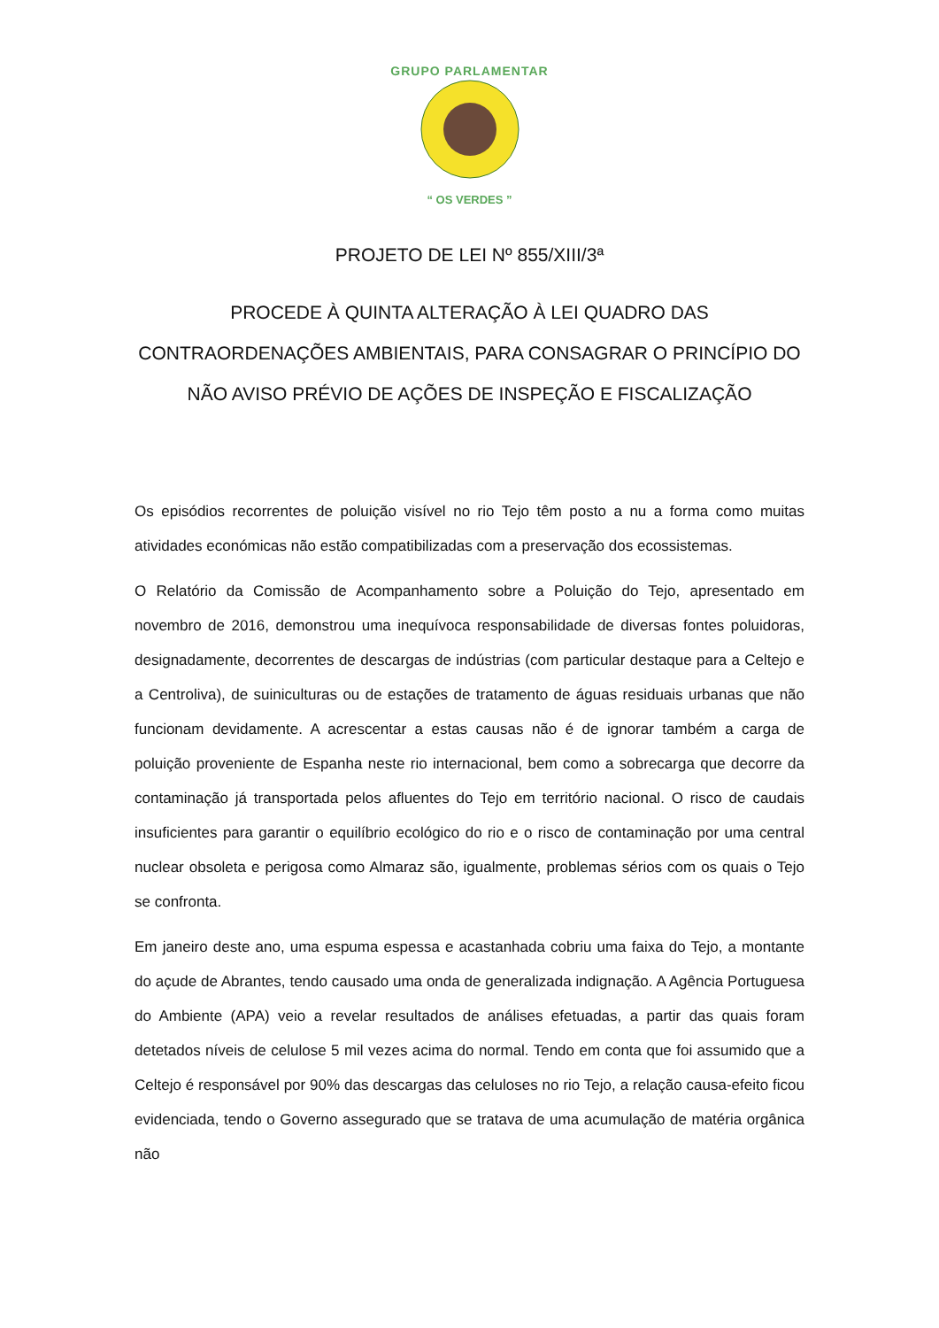GRUPO PARLAMENTAR
“ OS VERDES ”
PROJETO DE LEI Nº 855/XIII/3ª
PROCEDE À QUINTA ALTERAÇÃO À LEI QUADRO DAS CONTRAORDENAÇÕES AMBIENTAIS, PARA CONSAGRAR O PRINCÍPIO DO NÃO AVISO PRÉVIO DE AÇÕES DE INSPEÇÃO E FISCALIZAÇÃO
Os episódios recorrentes de poluição visível no rio Tejo têm posto a nu a forma como muitas atividades económicas não estão compatibilizadas com a preservação dos ecossistemas.
O Relatório da Comissão de Acompanhamento sobre a Poluição do Tejo, apresentado em novembro de 2016, demonstrou uma inequívoca responsabilidade de diversas fontes poluidoras, designadamente, decorrentes de descargas de indústrias (com particular destaque para a Celtejo e a Centroliva), de suiniculturas ou de estações de tratamento de águas residuais urbanas que não funcionam devidamente. A acrescentar a estas causas não é de ignorar também a carga de poluição proveniente de Espanha neste rio internacional, bem como a sobrecarga que decorre da contaminação já transportada pelos afluentes do Tejo em território nacional. O risco de caudais insuficientes para garantir o equilíbrio ecológico do rio e o risco de contaminação por uma central nuclear obsoleta e perigosa como Almaraz são, igualmente, problemas sérios com os quais o Tejo se confronta.
Em janeiro deste ano, uma espuma espessa e acastanhada cobriu uma faixa do Tejo, a montante do açude de Abrantes, tendo causado uma onda de generalizada indignação. A Agência Portuguesa do Ambiente (APA) veio a revelar resultados de análises efetuadas, a partir das quais foram detetados níveis de celulose 5 mil vezes acima do normal. Tendo em conta que foi assumido que a Celtejo é responsável por 90% das descargas das celuloses no rio Tejo, a relação causa-efeito ficou evidenciada, tendo o Governo assegurado que se tratava de uma acumulação de matéria orgânica não